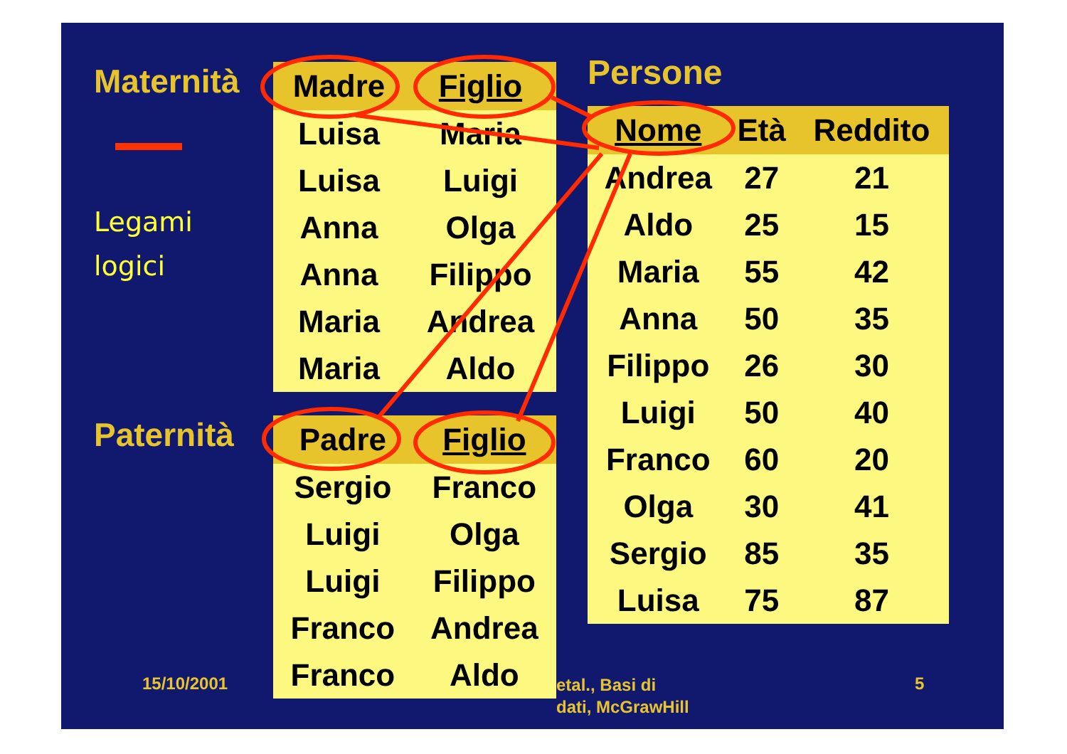15/10/2001 etal., Basi di
dati, McGrawHill
5
Maternità
Legami
logici
Paternità
| Madre | Figlio |
| --- | --- |
| Luisa | Maria |
| Luisa | Luigi |
| Anna | Olga |
| Anna | Filippo |
| Maria | Andrea |
| Maria | Aldo |
| Padre | Figlio |
| --- | --- |
| Sergio | Franco |
| Luigi | Olga |
| Luigi | Filippo |
| Franco | Andrea |
| Franco | Aldo |
Persone
| Nome | Età | Reddito |
| --- | --- | --- |
| Andrea | 27 | 21 |
| Aldo | 25 | 15 |
| Maria | 55 | 42 |
| Anna | 50 | 35 |
| Filippo | 26 | 30 |
| Luigi | 50 | 40 |
| Franco | 60 | 20 |
| Olga | 30 | 41 |
| Sergio | 85 | 35 |
| Luisa | 75 | 87 |